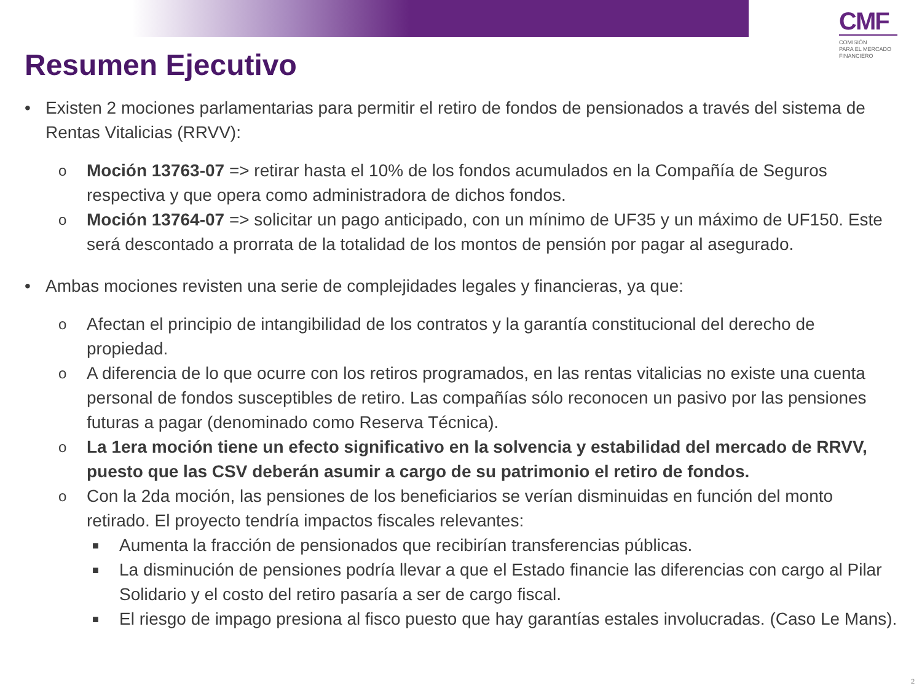CMF
COMISIÓN
PARA EL MERCADO
FINANCIERO
Resumen Ejecutivo
• Existen 2 mociones parlamentarias para permitir el retiro de fondos de pensionados a través del sistema de Rentas Vitalicias (RRVV):
o Moción 13763-07 => retirar hasta el 10% de los fondos acumulados en la Compañía de Seguros respectiva y que opera como administradora de dichos fondos.
o Moción 13764-07 => solicitar un pago anticipado, con un mínimo de UF35 y un máximo de UF150. Este será descontado a prorrata de la totalidad de los montos de pensión por pagar al asegurado.
• Ambas mociones revisten una serie de complejidades legales y financieras, ya que:
o Afectan el principio de intangibilidad de los contratos y la garantía constitucional del derecho de propiedad.
o A diferencia de lo que ocurre con los retiros programados, en las rentas vitalicias no existe una cuenta personal de fondos susceptibles de retiro. Las compañías sólo reconocen un pasivo por las pensiones futuras a pagar (denominado como Reserva Técnica).
o La 1era moción tiene un efecto significativo en la solvencia y estabilidad del mercado de RRVV, puesto que las CSV deberán asumir a cargo de su patrimonio el retiro de fondos.
o Con la 2da moción, las pensiones de los beneficiarios se verían disminuidas en función del monto retirado. El proyecto tendría impactos fiscales relevantes:
■ Aumenta la fracción de pensionados que recibirían transferencias públicas.
■ La disminución de pensiones podría llevar a que el Estado financie las diferencias con cargo al Pilar Solidario y el costo del retiro pasaría a ser de cargo fiscal.
■ El riesgo de impago presiona al fisco puesto que hay garantías estales involucradas. (Caso Le Mans).
2